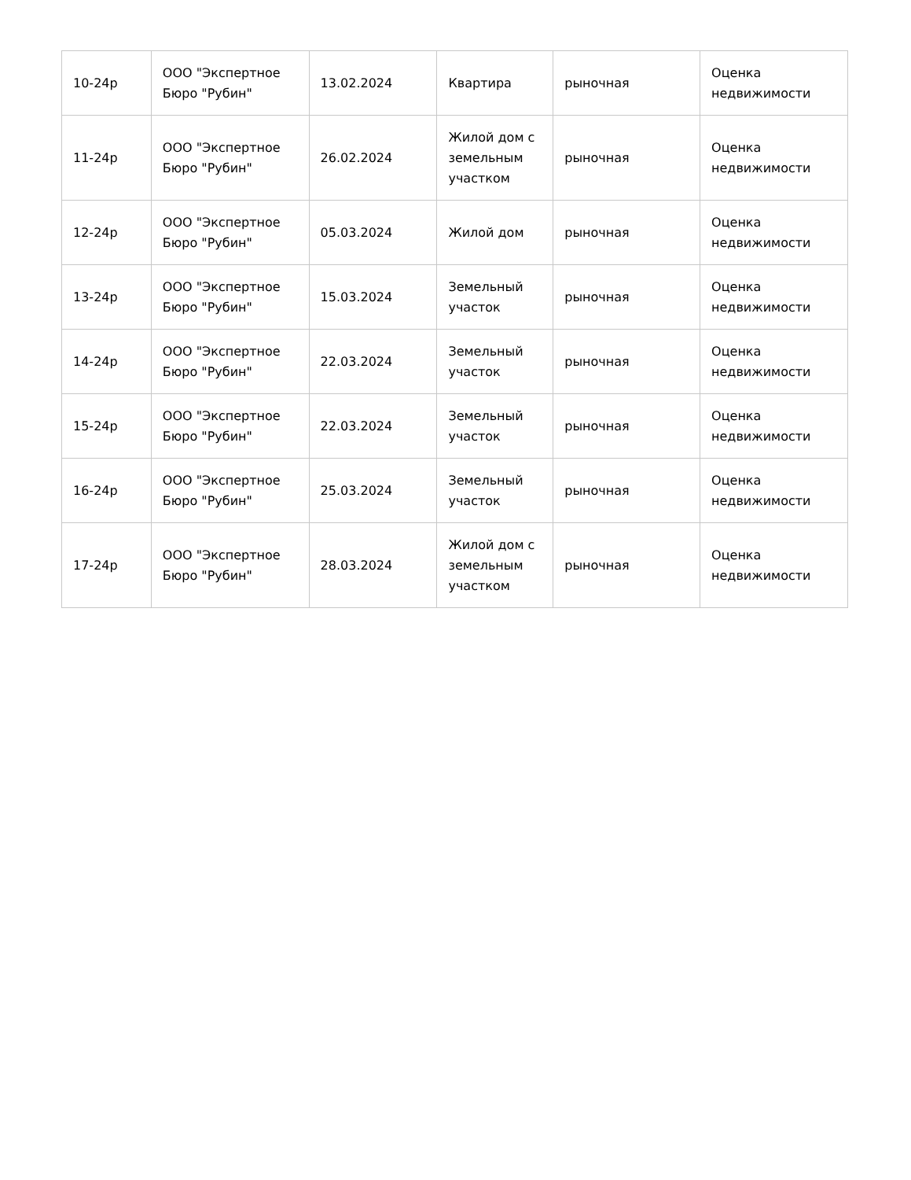| 10-24р | ООО "Экспертное Бюро "Рубин" | 13.02.2024 | Квартира | рыночная | Оценка недвижимости |
| 11-24р | ООО "Экспертное Бюро "Рубин" | 26.02.2024 | Жилой дом с земельным участком | рыночная | Оценка недвижимости |
| 12-24р | ООО "Экспертное Бюро "Рубин" | 05.03.2024 | Жилой дом | рыночная | Оценка недвижимости |
| 13-24р | ООО "Экспертное Бюро "Рубин" | 15.03.2024 | Земельный участок | рыночная | Оценка недвижимости |
| 14-24р | ООО "Экспертное Бюро "Рубин" | 22.03.2024 | Земельный участок | рыночная | Оценка недвижимости |
| 15-24р | ООО "Экспертное Бюро "Рубин" | 22.03.2024 | Земельный участок | рыночная | Оценка недвижимости |
| 16-24р | ООО "Экспертное Бюро "Рубин" | 25.03.2024 | Земельный участок | рыночная | Оценка недвижимости |
| 17-24р | ООО "Экспертное Бюро "Рубин" | 28.03.2024 | Жилой дом с земельным участком | рыночная | Оценка недвижимости |